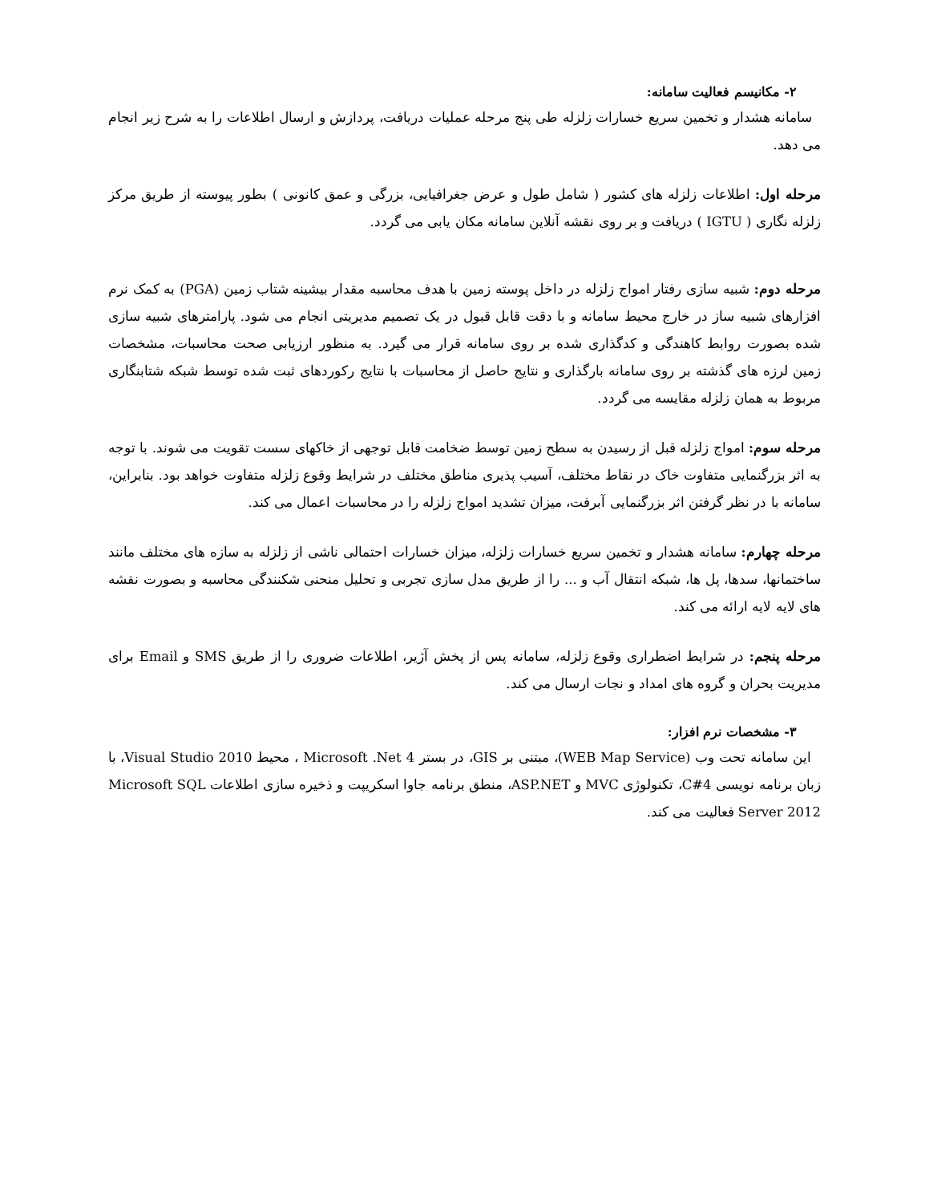۲- مکانیسم فعالیت سامانه:
سامانه هشدار و تخمین سریع خسارات زلزله طی پنج مرحله عملیات دریافت، پردازش و ارسال اطلاعات را به شرح زیر انجام می دهد.
مرحله اول: اطلاعات زلزله های کشور ( شامل طول و عرض جغرافیایی، بزرگی و عمق کانونی ) بطور پیوسته از طریق مرکز زلزله نگاری ( IGTU ) دریافت و بر روی نقشه آنلاین سامانه مکان یابی می گردد.
مرحله دوم: شبیه سازی رفتار امواج زلزله در داخل پوسته زمین با هدف محاسبه مقدار بیشینه شتاب زمین (PGA) به کمک نرم افزارهای شبیه ساز در خارج محیط سامانه و با دقت قابل قبول در یک تصمیم مدیریتی انجام می شود. پارامترهای شبیه سازی شده بصورت روابط کاهندگی و کدگذاری شده بر روی سامانه قرار می گیرد. به منظور ارزیابی صحت محاسبات، مشخصات زمین لرزه های گذشته بر روی سامانه بارگذاری و نتایج حاصل از محاسبات با نتایج رکوردهای ثبت شده توسط شبکه شتابنگاری مربوط به همان زلزله مقایسه می گردد.
مرحله سوم: امواج زلزله قبل از رسیدن به سطح زمین توسط ضخامت قابل توجهی از خاکهای سست تقویت می شوند. با توجه به اثر بزرگنمایی متفاوت خاک در نقاط مختلف، آسیب پذیری مناطق مختلف در شرایط وقوع زلزله متفاوت خواهد بود. بنابراین، سامانه با در نظر گرفتن اثر بزرگنمایی آبرفت، میزان تشدید امواج زلزله را در محاسبات اعمال می کند.
مرحله چهارم: سامانه هشدار و تخمین سریع خسارات زلزله، میزان خسارات احتمالی ناشی از زلزله به سازه های مختلف مانند ساختمانها، سدها، پل ها، شبکه انتقال آب و ... را از طریق مدل سازی تجربی و تحلیل منحنی شکنندگی محاسبه و بصورت نقشه های لایه لایه ارائه می کند.
مرحله پنجم: در شرایط اضطراری وقوع زلزله، سامانه پس از پخش آژیر، اطلاعات ضروری را از طریق SMS و Email برای مدیریت بحران و گروه های امداد و نجات ارسال می کند.
۳- مشخصات نرم افزار:
این سامانه تحت وب (WEB Map Service)، مبتنی بر GIS، در بستر Microsoft .Net 4 ، محیط Visual Studio 2010، با زبان برنامه نویسی C#4، تکنولوژی MVC و ASP.NET، منطق برنامه جاوا اسکریپت و ذخیره سازی اطلاعات Microsoft SQL Server 2012 فعالیت می کند.